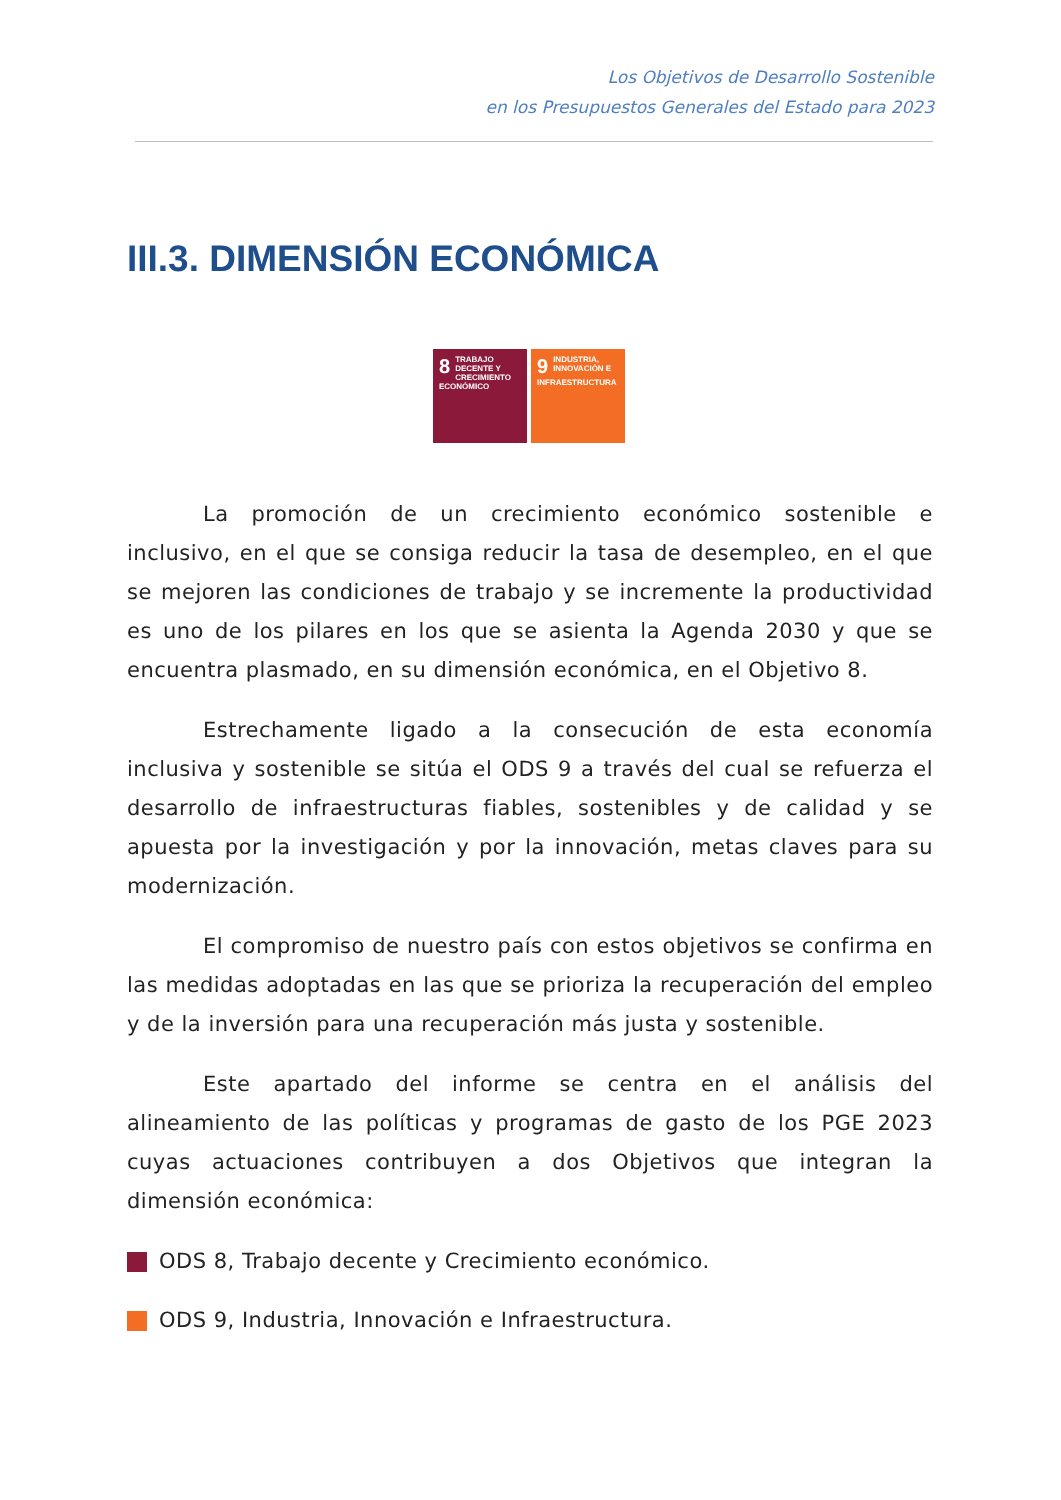Los Objetivos de Desarrollo Sostenible
en los Presupuestos Generales del Estado para 2023
III.3. DIMENSIÓN ECONÓMICA
8 TRABAJO DECENTE Y CRECIMIENTO ECONÓMICO
9 INDUSTRIA, INNOVACIÓN E INFRAESTRUCTURA
La promoción de un crecimiento económico sostenible e inclusivo, en el que se consiga reducir la tasa de desempleo, en el que se mejoren las condiciones de trabajo y se incremente la productividad es uno de los pilares en los que se asienta la Agenda 2030 y que se encuentra plasmado, en su dimensión económica, en el Objetivo 8.
Estrechamente ligado a la consecución de esta economía inclusiva y sostenible se sitúa el ODS 9 a través del cual se refuerza el desarrollo de infraestructuras fiables, sostenibles y de calidad y se apuesta por la investigación y por la innovación, metas claves para su modernización.
El compromiso de nuestro país con estos objetivos se confirma en las medidas adoptadas en las que se prioriza la recuperación del empleo y de la inversión para una recuperación más justa y sostenible.
Este apartado del informe se centra en el análisis del alineamiento de las políticas y programas de gasto de los PGE 2023 cuyas actuaciones contribuyen a dos Objetivos que integran la dimensión económica:
ODS 8, Trabajo decente y Crecimiento económico.
ODS 9, Industria, Innovación e Infraestructura.